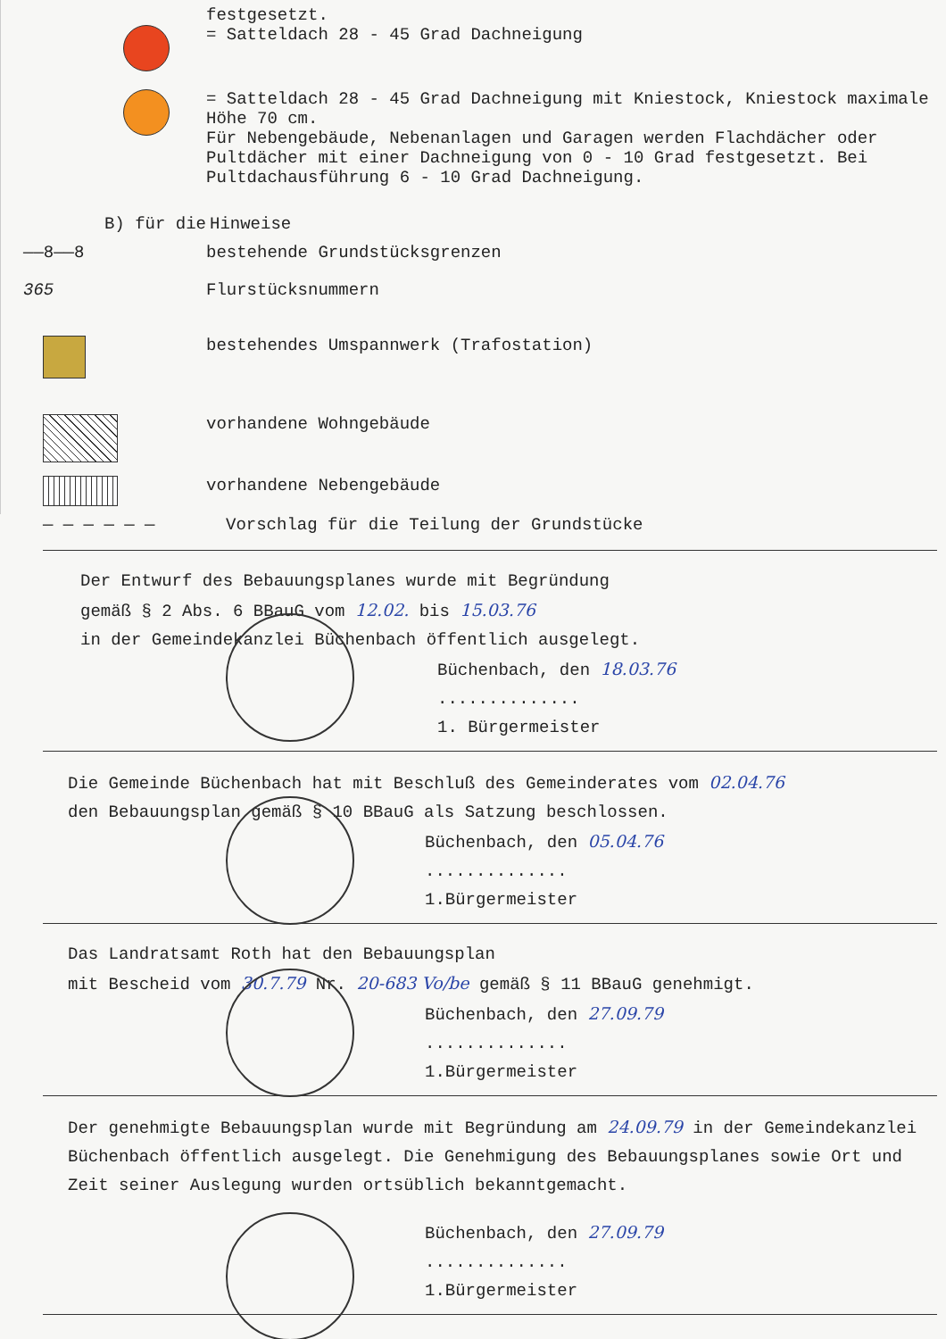festgesetzt.
= Satteldach 28 - 45 Grad Dachneigung
= Satteldach 28 - 45 Grad Dachneigung mit Kniestock, Kniestock maximale Höhe 70 cm.
Für Nebengebäude, Nebenanlagen und Garagen werden Flachdächer oder Pultdächer mit einer Dachneigung von 0 - 10 Grad festgesetzt. Bei Pultdachausführung 6 - 10 Grad Dachneigung.
B) für die
Hinweise
——8——8
bestehende Grundstücksgrenzen
365
Flurstücksnummern
bestehendes Umspannwerk (Trafostation)
vorhandene Wohngebäude
vorhandene Nebengebäude
— — — — — —
Vorschlag für die Teilung der Grundstücke
Der Entwurf des Bebauungsplanes wurde mit Begründung
gemäß § 2 Abs. 6 BBauG vom 12.02. bis 15.03.76
in der Gemeindekanzlei Büchenbach öffentlich ausgelegt.
Büchenbach, den 18.03.76
..............
1. Bürgermeister
Die Gemeinde Büchenbach hat mit Beschluß des Gemeinderates vom 02.04.76
den Bebauungsplan gemäß § 10 BBauG als Satzung beschlossen.
Büchenbach, den 05.04.76
..............
1.Bürgermeister
Das Landratsamt Roth hat den Bebauungsplan
mit Bescheid vom 30.7.79 Nr. 20-683 Vo/be gemäß § 11 BBauG genehmigt.
Büchenbach, den 27.09.79
..............
1.Bürgermeister
Der genehmigte Bebauungsplan wurde mit Begründung am 24.09.79 in der Gemeindekanzlei Büchenbach öffentlich ausgelegt. Die Genehmigung des Bebauungsplanes sowie Ort und Zeit seiner Auslegung wurden ortsüblich bekanntgemacht.
Büchenbach, den 27.09.79
..............
1.Bürgermeister